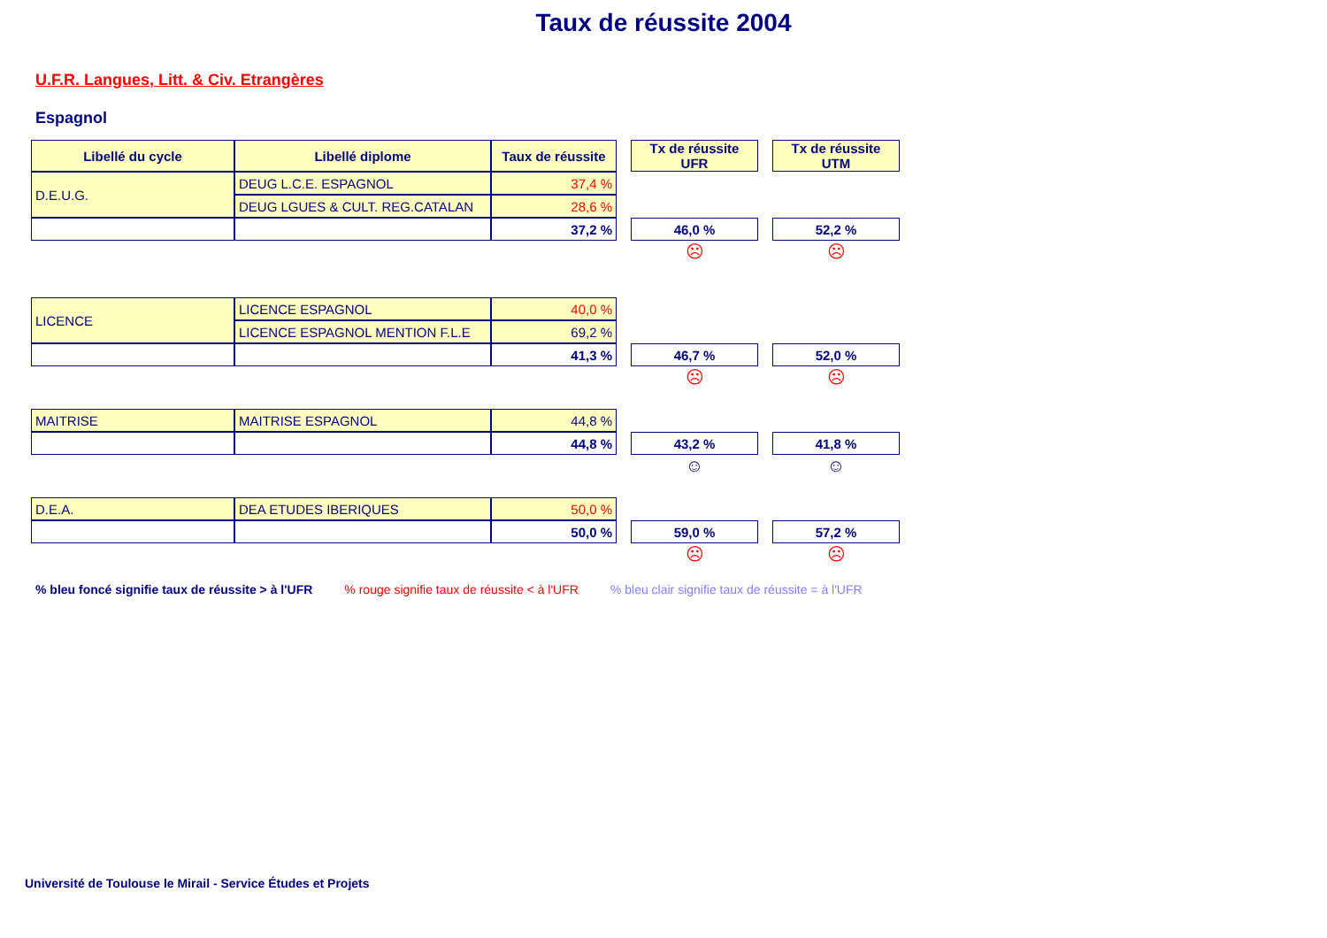Taux de réussite 2004
U.F.R. Langues, Litt. & Civ. Etrangères
Espagnol
| Libellé du cycle | Libellé diplome | Taux de réussite | | Tx de réussite UFR | | Tx de réussite UTM |
| D.E.U.G. | DEUG L.C.E. ESPAGNOL | 37,4 % | | | | |
| | DEUG LGUES & CULT. REG.CATALAN | 28,6 % | | | | |
| | | 37,2 % | | 46,0 % | | 52,2 % |
| | | | | ☹ | | ☹ |
| LICENCE | LICENCE ESPAGNOL | 40,0 % | | | | |
| | LICENCE ESPAGNOL MENTION F.L.E | 69,2 % | | | | |
| | | 41,3 % | | 46,7 % | | 52,0 % |
| | | | | ☹ | | ☹ |
| MAITRISE | MAITRISE ESPAGNOL | 44,8 % | | | | |
| | | 44,8 % | | 43,2 % | | 41,8 % |
| | | | | ☺ | | ☺ |
| D.E.A. | DEA ETUDES IBERIQUES | 50,0 % | | | | |
| | | 50,0 % | | 59,0 % | | 57,2 % |
| | | | | ☹ | | ☹ |
% bleu foncé signifie taux de réussite > à l'UFR% rouge signifie taux de réussite < à l'UFR% bleu clair signifie taux de réussite = à l'UFR
Université de Toulouse le Mirail - Service Études et Projets